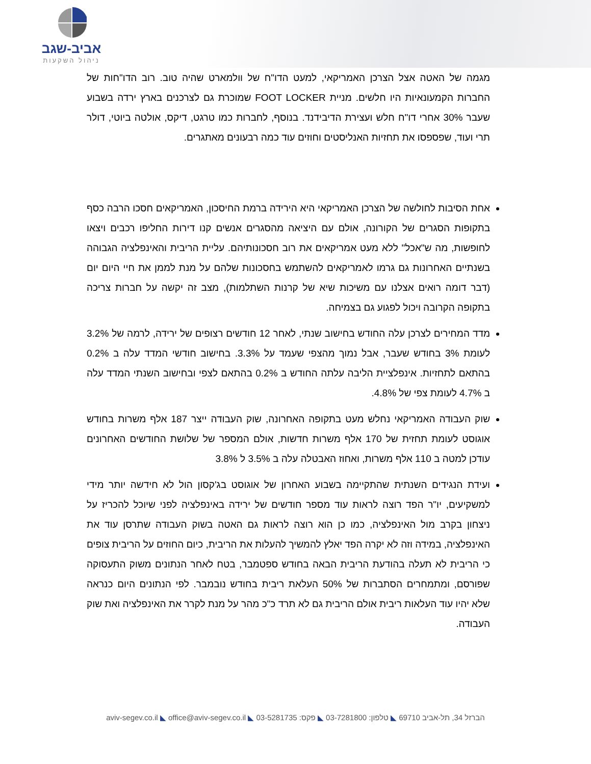אביב-שגב
ניהול השקעות
מגמה של האטה אצל הצרכן האמריקאי, למעט הדו"ח של וולמארט שהיה טוב. רוב הדו"חות של החברות הקמעונאיות היו חלשים. מניית FOOT LOCKER שמוכרת גם לצרכנים בארץ ירדה בשבוע שעבר 30% אחרי דו"ח חלש ועצירת הדיבידנד. בנוסף, לחברות כמו טרגט, דיקס, אולטה ביוטי, דולר תרי ועוד, שפספסו את תחזיות האנליסטים וחוזים עוד כמה רבעונים מאתגרים.
אחת הסיבות לחולשה של הצרכן האמריקאי היא הירידה ברמת החיסכון, האמריקאים חסכו הרבה כסף בתקופות הסגרים של הקורונה, אולם עם היציאה מהסגרים אנשים קנו דירות החליפו רכבים ויצאו לחופשות, מה ש"אכל" ללא מעט אמריקאים את רוב חסכונותיהם. עליית הריבית והאינפלציה הגבוהה בשנתיים האחרונות גם גרמו לאמריקאים להשתמש בחסכונות שלהם על מנת לממן את חיי היום יום (דבר דומה רואים אצלנו עם משיכות שיא של קרנות השתלמות), מצב זה יקשה על חברות צריכה בתקופה הקרובה ויכול לפגוע גם בצמיחה.
מדד המחירים לצרכן עלה החודש בחישוב שנתי, לאחר 12 חודשים רצופים של ירידה, לרמה של 3.2% לעומת 3% בחודש שעבר, אבל נמוך מהצפי שעמד על 3.3%. בחישוב חודשי המדד עלה ב 0.2% בהתאם לתחזיות. אינפלציית הליבה עלתה החודש ב 0.2% בהתאם לצפי ובחישוב השנתי המדד עלה ב 4.7% לעומת צפי של 4.8%.
שוק העבודה האמריקאי נחלש מעט בתקופה האחרונה, שוק העבודה ייצר 187 אלף משרות בחודש אוגוסט לעומת תחזית של 170 אלף משרות חדשות, אולם המספר של שלושת החודשים האחרונים עודכן למטה ב 110 אלף משרות, ואחוז האבטלה עלה ב 3.5% ל 3.8%
ועידת הנגידים השנתית שהתקיימה בשבוע האחרון של אוגוסט בג'קסון הול לא חידשה יותר מידי למשקיעים, יו"ר הפד רוצה לראות עוד מספר חודשים של ירידה באינפלציה לפני שיוכל להכריז על ניצחון בקרב מול האינפלציה, כמו כן הוא רוצה לראות גם האטה בשוק העבודה שתרסן עוד את האינפלציה, במידה וזה לא יקרה הפד יאלץ להמשיך להעלות את הריבית, כיום החוזים על הריבית צופים כי הריבית לא תעלה בהודעת הריבית הבאה בחודש ספטמבר, בטח לאחר הנתונים משוק התעסוקה שפורסם, ומתמחרים הסתברות של 50% העלאת ריבית בחודש נובמבר. לפי הנתונים היום כנראה שלא יהיו עוד העלאות ריבית אולם הריבית גם לא תרד כ"כ מהר על מנת לקרר את האינפלציה ואת שוק העבודה.
הברזל 34, תל-אביב 69710 ◣ טלפון: 03-7281800 ◣ פקס: 03-5281735 ◣ aviv-segev.co.il ◣ office@aviv-segev.co.il